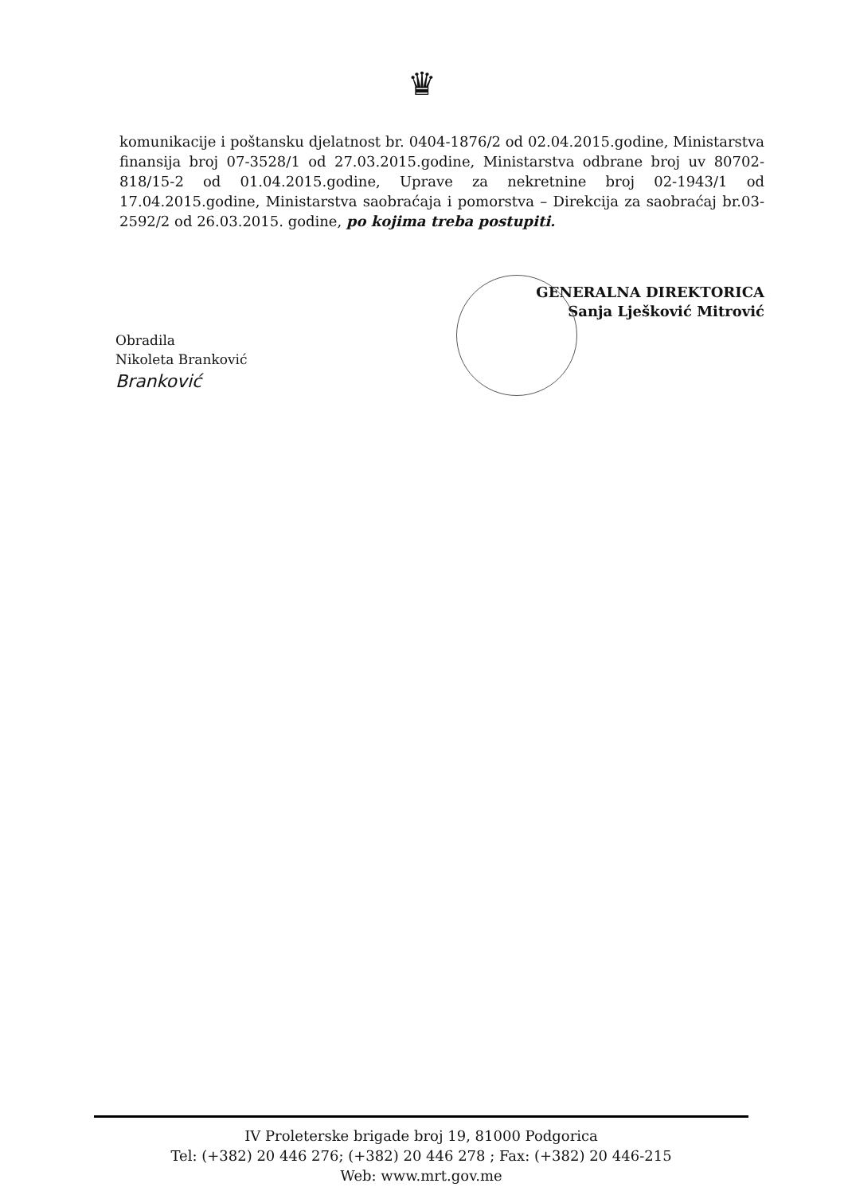♛
komunikacije i poštansku djelatnost br. 0404-1876/2 od 02.04.2015.godine, Ministarstva finansija broj 07-3528/1 od 27.03.2015.godine, Ministarstva odbrane broj uv 80702-818/15-2 od 01.04.2015.godine, Uprave za nekretnine broj 02-1943/1 od 17.04.2015.godine, Ministarstva saobraćaja i pomorstva – Direkcija za saobraćaj br.03-2592/2 od 26.03.2015. godine, po kojima treba postupiti.
Obradila
Nikoleta Branković
Branković
GENERALNA DIREKTORICA
Sanja Lješković Mitrović
IV Proleterske brigade broj 19, 81000 Podgorica
Tel: (+382) 20 446 276; (+382) 20 446 278 ; Fax: (+382) 20 446-215
Web: www.mrt.gov.me